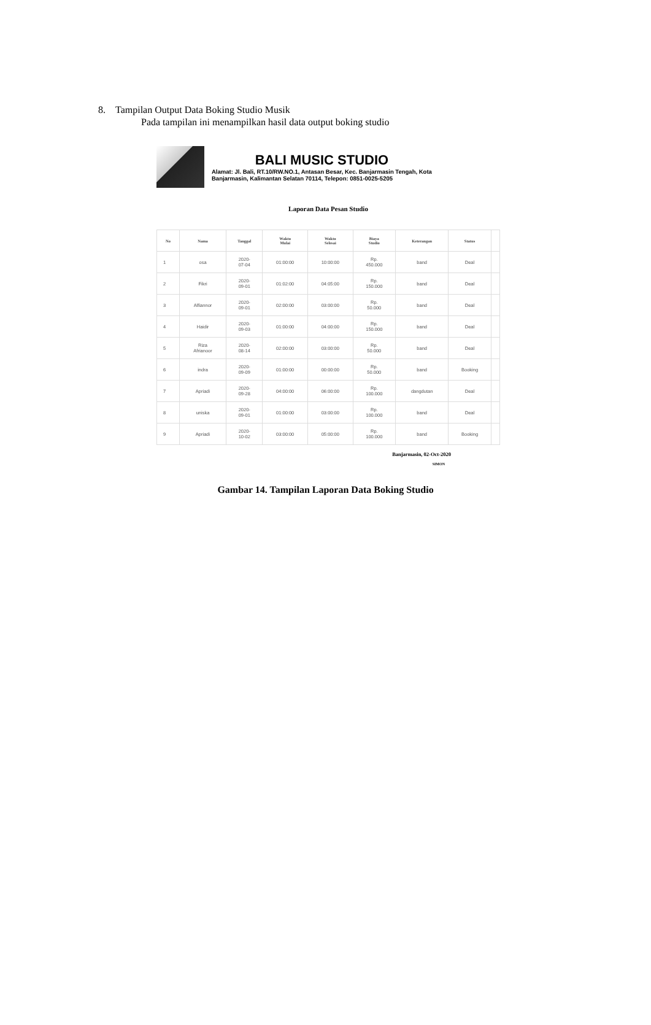8. Tampilan Output Data Boking Studio Musik
Pada tampilan ini menampilkan hasil data output boking studio
BALI MUSIC STUDIO
Alamat: Jl. Bali, RT.10/RW.NO.1, Antasan Besar, Kec. Banjarmasin Tengah, Kota
Banjarmasin, Kalimantan Selatan 70114, Telepon: 0851-0025-5205
Laporan Data Pesan Studio
| No | Nama | Tanggal | Waktu Mulai | Waktu Selesai | Biaya Studio | Keterangan | Status | |
| --- | --- | --- | --- | --- | --- | --- | --- | --- |
| 1 | osa | 2020- 07-04 | 01:00:00 | 10:00:00 | Rp. 450.000 | band | Deal | |
| 2 | Fikri | 2020- 09-01 | 01:02:00 | 04:05:00 | Rp. 150.000 | band | Deal | |
| 3 | Alfiannor | 2020- 09-01 | 02:00:00 | 03:00:00 | Rp. 50.000 | band | Deal | |
| 4 | Haidir | 2020- 09-03 | 01:00:00 | 04:00:00 | Rp. 150.000 | band | Deal | |
| 5 | Riza Afrianoor | 2020- 08-14 | 02:00:00 | 03:00:00 | Rp. 50.000 | band | Deal | |
| 6 | indra | 2020- 09-09 | 01:00:00 | 00:00:00 | Rp. 50.000 | band | Booking | |
| 7 | Apriadi | 2020- 09-28 | 04:00:00 | 06:00:00 | Rp. 100.000 | dangdutan | Deal | |
| 8 | uniska | 2020- 09-01 | 01:00:00 | 03:00:00 | Rp. 100.000 | band | Deal | |
| 9 | Apriadi | 2020- 10-02 | 03:00:00 | 05:00:00 | Rp. 100.000 | band | Booking | |
Banjarmasin, 02-Oct-2020
SIMON
Gambar 14. Tampilan Laporan Data Boking Studio